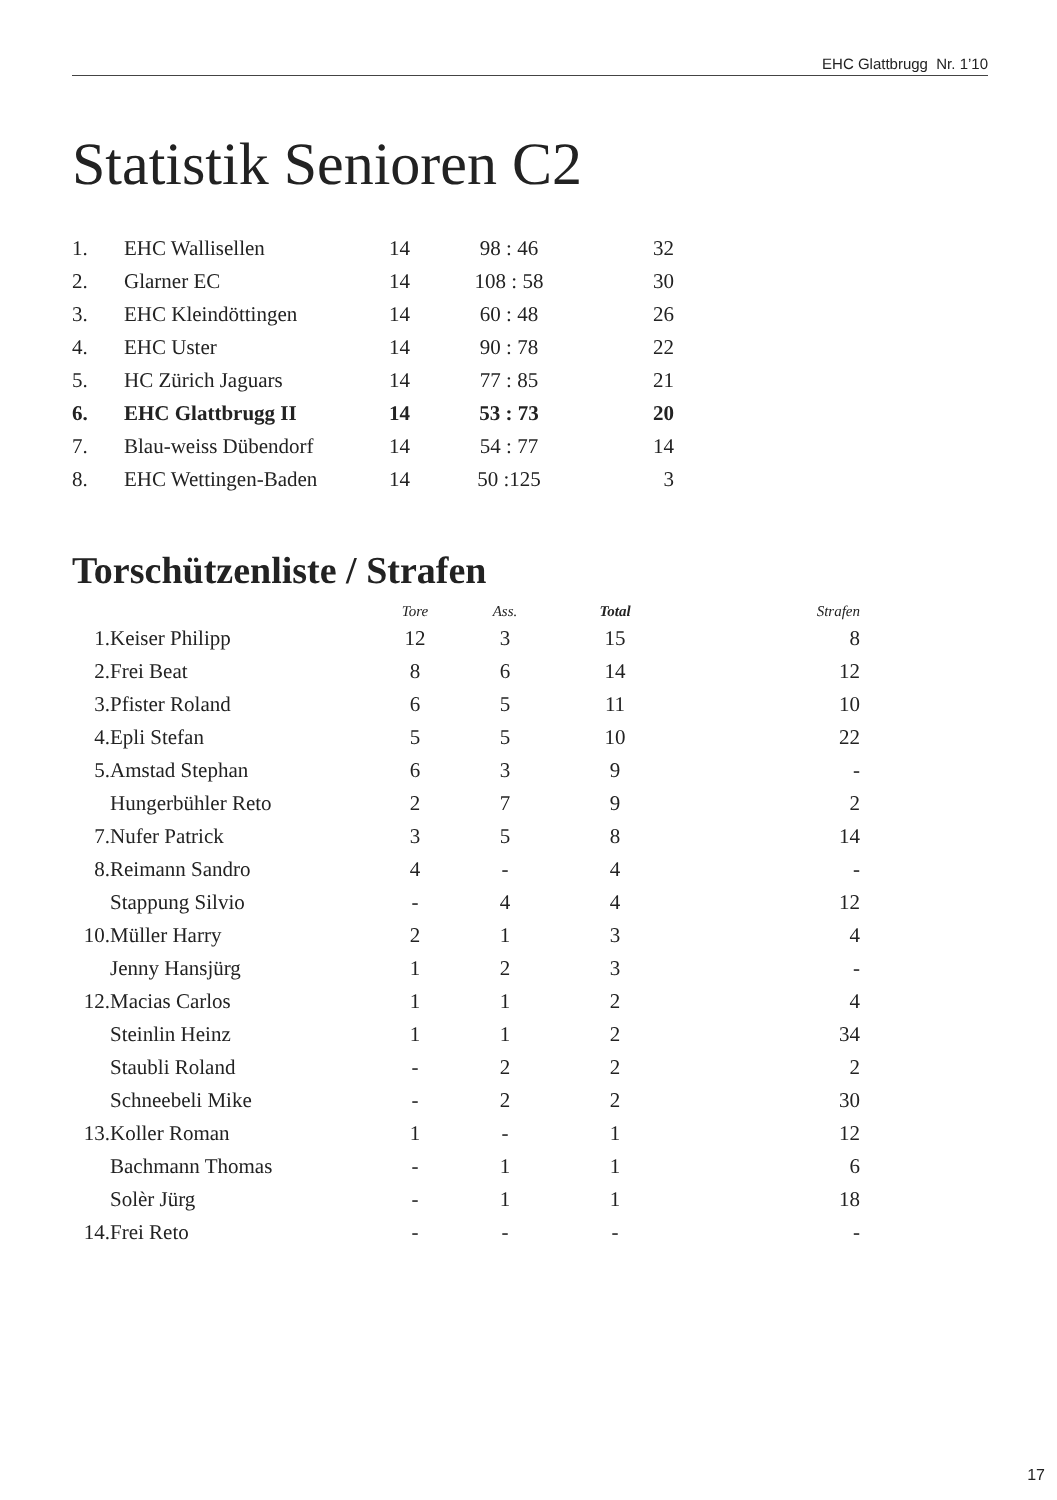EHC Glattbrugg Nr. 1’10
Statistik Senioren C2
| 1. | EHC Wallisellen | 14 | 98 : 46 | 32 |
| 2. | Glarner EC | 14 | 108 : 58 | 30 |
| 3. | EHC Kleindöttingen | 14 | 60 : 48 | 26 |
| 4. | EHC Uster | 14 | 90 : 78 | 22 |
| 5. | HC Zürich Jaguars | 14 | 77 : 85 | 21 |
| 6. | EHC Glattbrugg II | 14 | 53 : 73 | 20 |
| 7. | Blau-weiss Dübendorf | 14 | 54 : 77 | 14 |
| 8. | EHC Wettingen-Baden | 14 | 50 :125 | 3 |
Torschützenliste / Strafen
| | | Tore | Ass. | Total | Strafen |
| --- | --- | --- | --- | --- | --- |
| 1. | Keiser Philipp | 12 | 3 | 15 | 8 |
| 2. | Frei Beat | 8 | 6 | 14 | 12 |
| 3. | Pfister Roland | 6 | 5 | 11 | 10 |
| 4. | Epli Stefan | 5 | 5 | 10 | 22 |
| 5. | Amstad Stephan | 6 | 3 | 9 | - |
| | Hungerbühler Reto | 2 | 7 | 9 | 2 |
| 7. | Nufer Patrick | 3 | 5 | 8 | 14 |
| 8. | Reimann Sandro | 4 | - | 4 | - |
| | Stappung Silvio | - | 4 | 4 | 12 |
| 10. | Müller Harry | 2 | 1 | 3 | 4 |
| | Jenny Hansjürg | 1 | 2 | 3 | - |
| 12. | Macias Carlos | 1 | 1 | 2 | 4 |
| | Steinlin Heinz | 1 | 1 | 2 | 34 |
| | Staubli Roland | - | 2 | 2 | 2 |
| | Schneebeli Mike | - | 2 | 2 | 30 |
| 13. | Koller Roman | 1 | - | 1 | 12 |
| | Bachmann Thomas | - | 1 | 1 | 6 |
| | Solèr Jürg | - | 1 | 1 | 18 |
| 14. | Frei Reto | - | - | - | - |
17